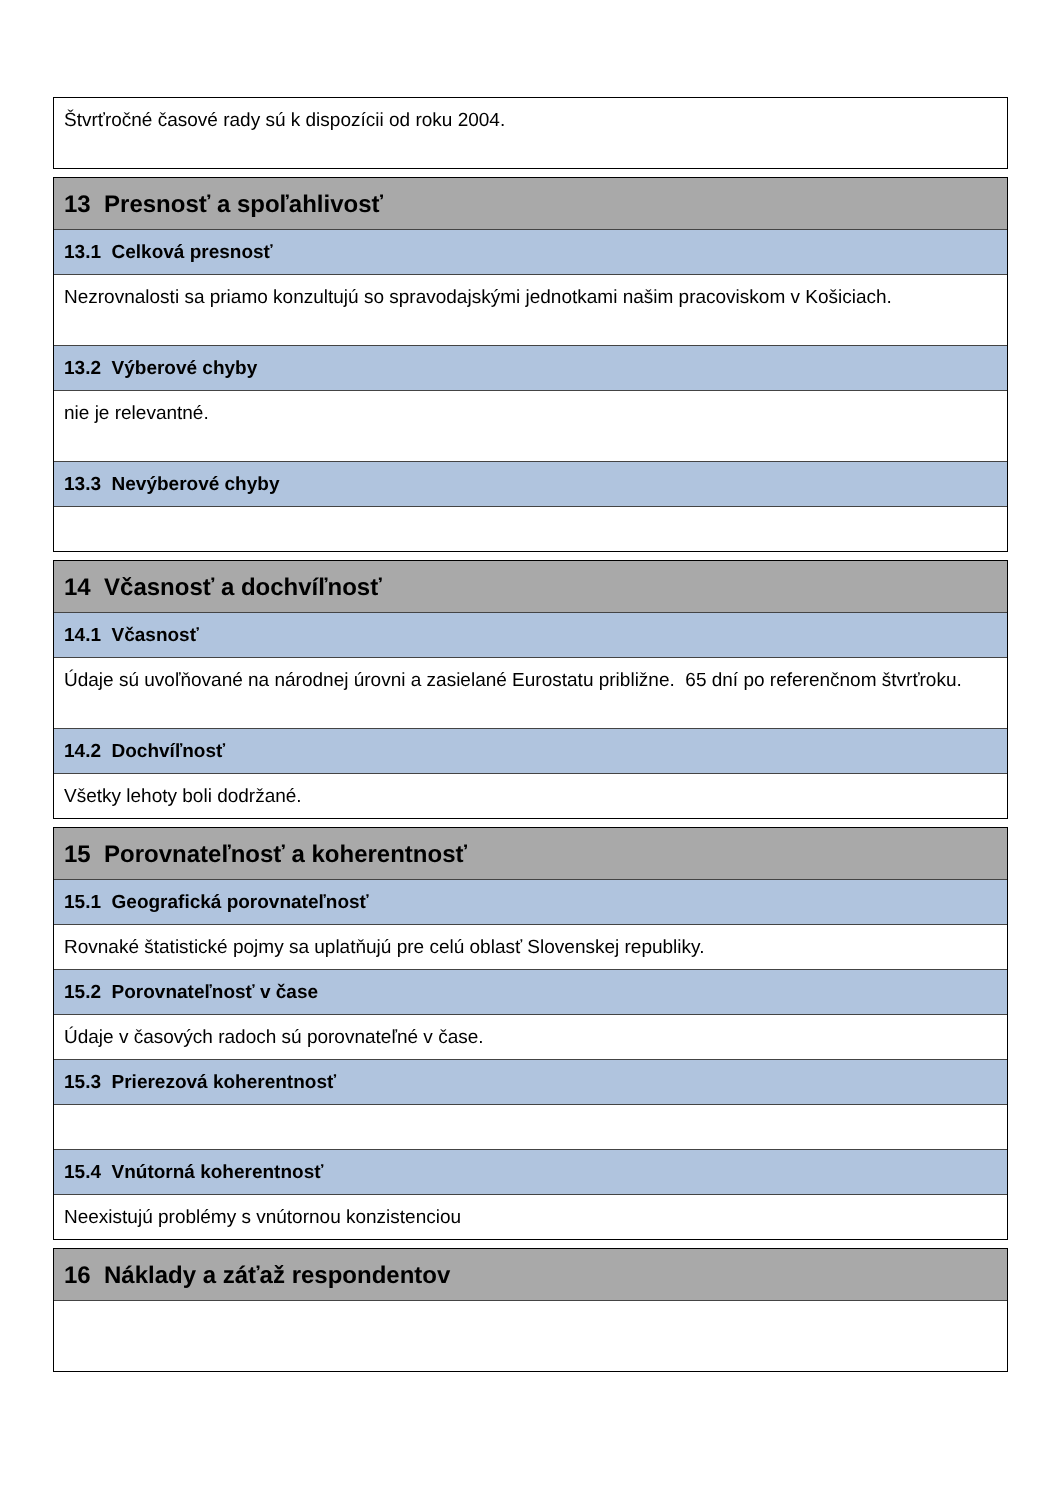Štvrťročné časové rady sú k dispozícii od roku 2004.
13 Presnosť a spoľahlivosť
13.1 Celková presnosť
Nezrovnalosti sa priamo konzultujú so spravodajskými jednotkami našim pracoviskom v Košiciach.
13.2 Výberové chyby
nie je relevantné.
13.3 Nevýberové chyby
14 Včasnosť a dochvíľnosť
14.1 Včasnosť
Údaje sú uvoľňované na národnej úrovni a zasielané Eurostatu približne. 65 dní po referenčnom štvrťroku.
14.2 Dochvíľnosť
Všetky lehoty boli dodržané.
15 Porovnateľnosť a koherentnosť
15.1 Geografická porovnateľnosť
Rovnaké štatistické pojmy sa uplatňujú pre celú oblasť Slovenskej republiky.
15.2 Porovnateľnosť v čase
Údaje v časových radoch sú porovnateľné v čase.
15.3 Prierezová koherentnosť
15.4 Vnútorná koherentnosť
Neexistujú problémy s vnútornou konzistenciou
16 Náklady a záťaž respondentov